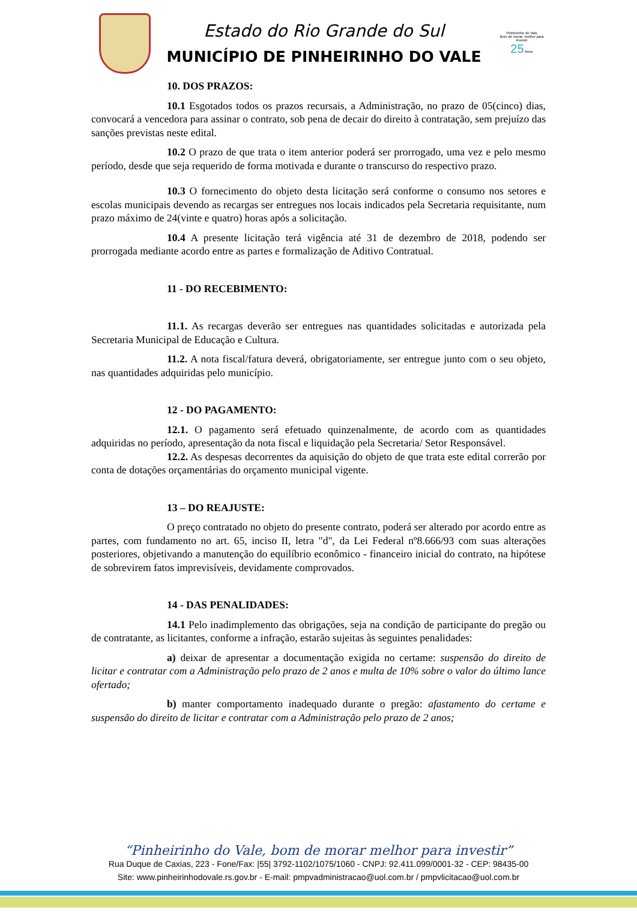Estado do Rio Grande do Sul
MUNICÍPIO DE PINHEIRINHO DO VALE
Pinheirinho do Vale
Bom de morar, melhor para investir
25 Anos
10. DOS PRAZOS:
10.1 Esgotados todos os prazos recursais, a Administração, no prazo de 05(cinco) dias, convocará a vencedora para assinar o contrato, sob pena de decair do direito à contratação, sem prejuízo das sanções previstas neste edital.
10.2 O prazo de que trata o item anterior poderá ser prorrogado, uma vez e pelo mesmo período, desde que seja requerido de forma motivada e durante o transcurso do respectivo prazo.
10.3 O fornecimento do objeto desta licitação será conforme o consumo nos setores e escolas municipais devendo as recargas ser entregues nos locais indicados pela Secretaria requisitante, num prazo máximo de 24(vinte e quatro) horas após a solicitação.
10.4 A presente licitação terá vigência até 31 de dezembro de 2018, podendo ser prorrogada mediante acordo entre as partes e formalização de Aditivo Contratual.
11 - DO RECEBIMENTO:
11.1. As recargas deverão ser entregues nas quantidades solicitadas e autorizada pela Secretaria Municipal de Educação e Cultura.
11.2. A nota fiscal/fatura deverá, obrigatoriamente, ser entregue junto com o seu objeto, nas quantidades adquiridas pelo município.
12 - DO PAGAMENTO:
12.1. O pagamento será efetuado quinzenalmente, de acordo com as quantidades adquiridas no período, apresentação da nota fiscal e liquidação pela Secretaria/ Setor Responsável.
12.2. As despesas decorrentes da aquisição do objeto de que trata este edital correrão por conta de dotações orçamentárias do orçamento municipal vigente.
13 – DO REAJUSTE:
O preço contratado no objeto do presente contrato, poderá ser alterado por acordo entre as partes, com fundamento no art. 65, inciso II, letra "d", da Lei Federal nº8.666/93 com suas alterações posteriores, objetivando a manutenção do equilíbrio econômico - financeiro inicial do contrato, na hipótese de sobrevirem fatos imprevisíveis, devidamente comprovados.
14 - DAS PENALIDADES:
14.1 Pelo inadimplemento das obrigações, seja na condição de participante do pregão ou de contratante, as licitantes, conforme a infração, estarão sujeitas às seguintes penalidades:
a) deixar de apresentar a documentação exigida no certame: suspensão do direito de licitar e contratar com a Administração pelo prazo de 2 anos e multa de 10% sobre o valor do último lance ofertado;
b) manter comportamento inadequado durante o pregão: afastamento do certame e suspensão do direito de licitar e contratar com a Administração pelo prazo de 2 anos;
“Pinheirinho do Vale, bom de morar melhor para investir”
Rua Duque de Caxias, 223 - Fone/Fax: |55| 3792-1102/1075/1060 - CNPJ: 92.411.099/0001-32 - CEP: 98435-00
Site: www.pinheirinhodovale.rs.gov.br - E-mail: pmpvadministracao@uol.com.br / pmpvlicitacao@uol.com.br